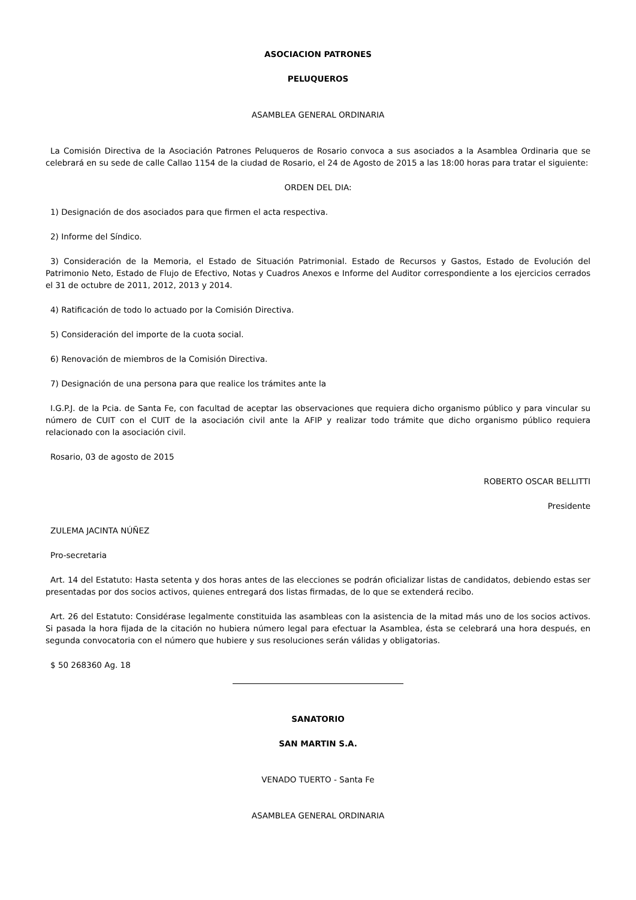ASOCIACION PATRONES
PELUQUEROS
ASAMBLEA GENERAL ORDINARIA
La Comisión Directiva de la Asociación Patrones Peluqueros de Rosario convoca a sus asociados a la Asamblea Ordinaria que se celebrará en su sede de calle Callao 1154 de la ciudad de Rosario, el 24 de Agosto de 2015 a las 18:00 horas para tratar el siguiente:
ORDEN DEL DIA:
1) Designación de dos asociados para que firmen el acta respectiva.
2) Informe del Síndico.
3) Consideración de la Memoria, el Estado de Situación Patrimonial. Estado de Recursos y Gastos, Estado de Evolución del Patrimonio Neto, Estado de Flujo de Efectivo, Notas y Cuadros Anexos e Informe del Auditor correspondiente a los ejercicios cerrados el 31 de octubre de 2011, 2012, 2013 y 2014.
4) Ratificación de todo lo actuado por la Comisión Directiva.
5) Consideración del importe de la cuota social.
6) Renovación de miembros de la Comisión Directiva.
7) Designación de una persona para que realice los trámites ante la
I.G.P.J. de la Pcia. de Santa Fe, con facultad de aceptar las observaciones que requiera dicho organismo público y para vincular su número de CUIT con el CUIT de la asociación civil ante la AFIP y realizar todo trámite que dicho organismo público requiera relacionado con la asociación civil.
Rosario, 03 de agosto de 2015
ROBERTO OSCAR BELLITTI
Presidente
ZULEMA JACINTA NÚÑEZ
Pro-secretaria
Art. 14 del Estatuto: Hasta setenta y dos horas antes de las elecciones se podrán oficializar listas de candidatos, debiendo estas ser presentadas por dos socios activos, quienes entregará dos listas firmadas, de lo que se extenderá recibo.
Art. 26 del Estatuto: Considérase legalmente constituida las asambleas con la asistencia de la mitad más uno de los socios activos. Si pasada la hora fijada de la citación no hubiera número legal para efectuar la Asamblea, ésta se celebrará una hora después, en segunda convocatoria con el número que hubiere y sus resoluciones serán válidas y obligatorias.
$ 50 268360 Ag. 18
SANATORIO
SAN MARTIN S.A.
VENADO TUERTO - Santa Fe
ASAMBLEA GENERAL ORDINARIA